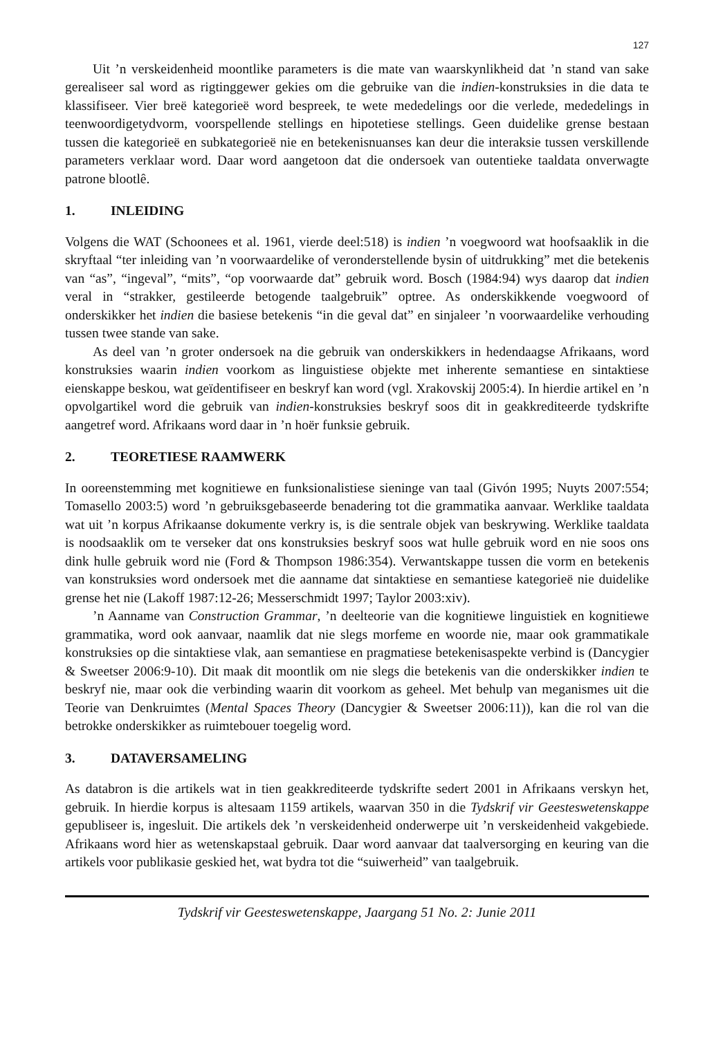127
Uit ’n verskeidenheid moontlike parameters is die mate van waarskynlikheid dat ’n stand van sake gerealiseer sal word as rigtinggewer gekies om die gebruike van die indien-konstruksies in die data te klassifiseer. Vier breë kategorieë word bespreek, te wete mededelings oor die verlede, mededelings in teenwoordigetydvorm, voorspellende stellings en hipotetiese stellings. Geen duidelike grense bestaan tussen die kategorieë en subkategorieë nie en betekenisnuanses kan deur die interaksie tussen verskillende parameters verklaar word. Daar word aangetoon dat die ondersoek van outentieke taaldata onverwagte patrone blootlê.
1. INLEIDING
Volgens die WAT (Schoonees et al. 1961, vierde deel:518) is indien ’n voegwoord wat hoofsaaklik in die skryftaal “ter inleiding van ’n voorwaardelike of veronderstellende bysin of uitdrukking” met die betekenis van “as”, “ingeval”, “mits”, “op voorwaarde dat” gebruik word. Bosch (1984:94) wys daarop dat indien veral in “strakker, gestileerde betogende taalgebruik” optree. As onderskikkende voegwoord of onderskikker het indien die basiese betekenis “in die geval dat” en sinjaleer ’n voorwaardelike verhouding tussen twee stande van sake.
As deel van ’n groter ondersoek na die gebruik van onderskikkers in hedendaagse Afrikaans, word konstruksies waarin indien voorkom as linguistiese objekte met inherente semantiese en sintaktiese eienskappe beskou, wat geïdentifiseer en beskryf kan word (vgl. Xrakovskij 2005:4). In hierdie artikel en ’n opvolgartikel word die gebruik van indien-konstruksies beskryf soos dit in geakkrediteerde tydskrifte aangetref word. Afrikaans word daar in ’n hoër funksie gebruik.
2. TEORETIESE RAAMWERK
In ooreenstemming met kognitiewe en funksionalistiese sieninge van taal (Givón 1995; Nuyts 2007:554; Tomasello 2003:5) word ’n gebruiksgebaseerde benadering tot die grammatika aanvaar. Werklike taaldata wat uit ’n korpus Afrikaanse dokumente verkry is, is die sentrale objek van beskrywing. Werklike taaldata is noodsaaklik om te verseker dat ons konstruksies beskryf soos wat hulle gebruik word en nie soos ons dink hulle gebruik word nie (Ford & Thompson 1986:354). Verwantskappe tussen die vorm en betekenis van konstruksies word ondersoek met die aanname dat sintaktiese en semantiese kategorieë nie duidelike grense het nie (Lakoff 1987:12-26; Messerschmidt 1997; Taylor 2003:xiv).
’n Aanname van Construction Grammar, ’n deelteorie van die kognitiewe linguistiek en kognitiewe grammatika, word ook aanvaar, naamlik dat nie slegs morfeme en woorde nie, maar ook grammatikale konstruksies op die sintaktiese vlak, aan semantiese en pragmatiese betekenisaspekte verbind is (Dancygier & Sweetser 2006:9-10). Dit maak dit moontlik om nie slegs die betekenis van die onderskikker indien te beskryf nie, maar ook die verbinding waarin dit voorkom as geheel. Met behulp van meganismes uit die Teorie van Denkruimtes (Mental Spaces Theory (Dancygier & Sweetser 2006:11)), kan die rol van die betrokke onderskikker as ruimtebouer toegelig word.
3. DATAVERSAMELING
As databron is die artikels wat in tien geakkrediteerde tydskrifte sedert 2001 in Afrikaans verskyn het, gebruik. In hierdie korpus is altesaam 1159 artikels, waarvan 350 in die Tydskrif vir Geesteswetenskappe gepubliseer is, ingesluit. Die artikels dek ’n verskeidenheid onderwerpe uit ’n verskeidenheid vakgebiede. Afrikaans word hier as wetenskapstaal gebruik. Daar word aanvaar dat taalversorging en keuring van die artikels voor publikasie geskied het, wat bydra tot die “suiwerheid” van taalgebruik.
Tydskrif vir Geesteswetenskappe, Jaargang 51 No. 2: Junie 2011